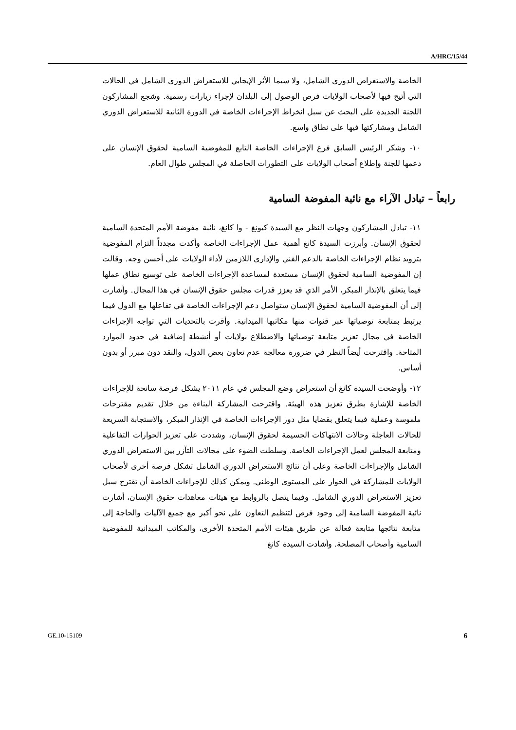A/HRC/15/44
الخاصة والاستعراض الدوري الشامل، ولا سيما الأثر الإيجابي للاستعراض الدوري الشامل في الحالات التي أتيح فيها لأصحاب الولايات فرص الوصول إلى البلدان لإجراء زيارات رسمية. وشجع المشاركون اللجنة الجديدة على البحث عن سبل انخراط الإجراءات الخاصة في الدورة الثانية للاستعراض الدوري الشامل ومشاركتها فيها على نطاق واسع.
١٠- وشكر الرئيس السابق فرع الإجراءات الخاصة التابع للمفوضية السامية لحقوق الإنسان على دعمها للجنة وإطلاع أصحاب الولايات على التطورات الحاصلة في المجلس طوال العام.
رابعاً – تبادل الآراء مع نائبة المفوضة السامية
١١- تبادل المشاركون وجهات النظر مع السيدة كيونغ - وا كانغ، نائبة مفوضة الأمم المتحدة السامية لحقوق الإنسان. وأبرزت السيدة كانغ أهمية عمل الإجراءات الخاصة وأكدت مجدداً التزام المفوضية بتزويد نظام الإجراءات الخاصة بالدعم الفني والإداري اللازمين لأداء الولايات على أحسن وجه. وقالت إن المفوضية السامية لحقوق الإنسان مستعدة لمساعدة الإجراءات الخاصة على توسيع نطاق عملها فيما يتعلق بالإنذار المبكر، الأمر الذي قد يعزز قدرات مجلس حقوق الإنسان في هذا المجال. وأشارت إلى أن المفوضية السامية لحقوق الإنسان ستواصل دعم الإجراءات الخاصة في تفاعلها مع الدول فيما يرتبط بمتابعة توصياتها عبر قنوات منها مكاتبها الميدانية. وأقرت بالتحديات التي تواجه الإجراءات الخاصة في مجال تعزيز متابعة توصياتها والاضطلاع بولايات أو أنشطة إضافية في حدود الموارد المتاحة. واقترحت أيضاً النظر في ضرورة معالجة عدم تعاون بعض الدول، والنقد دون مبرر أو بدون أساس.
١٢- وأوضحت السيدة كانغ أن استعراض وضع المجلس في عام ٢٠١١ يشكل فرصة سانحة للإجراءات الخاصة للإشارة بطرق تعزيز هذه الهيئة. واقترحت المشاركة البناءة من خلال تقديم مقترحات ملموسة وعملية فيما يتعلق بقضايا مثل دور الإجراءات الخاصة في الإنذار المبكر، والاستجابة السريعة للحالات العاجلة وحالات الانتهاكات الجسيمة لحقوق الإنسان، وشددت على تعزيز الحوارات التفاعلية ومتابعة المجلس لعمل الإجراءات الخاصة. وسلطت الضوء على مجالات التآزر بين الاستعراض الدوري الشامل والإجراءات الخاصة وعلى أن نتائج الاستعراض الدوري الشامل تشكل فرصة أخرى لأصحاب الولايات للمشاركة في الحوار على المستوى الوطني. ويمكن كذلك للإجراءات الخاصة أن تقترح سبل تعزيز الاستعراض الدوري الشامل. وفيما يتصل بالروابط مع هيئات معاهدات حقوق الإنسان، أشارت نائبة المفوضة السامية إلى وجود فرص لتنظيم التعاون على نحو أكبر مع جميع الآليات والحاجة إلى متابعة نتائجها متابعة فعالة عن طريق هيئات الأمم المتحدة الأخرى، والمكاتب الميدانية للمفوضية السامية وأصحاب المصلحة. وأشادت السيدة كانغ
GE.10-15109 6